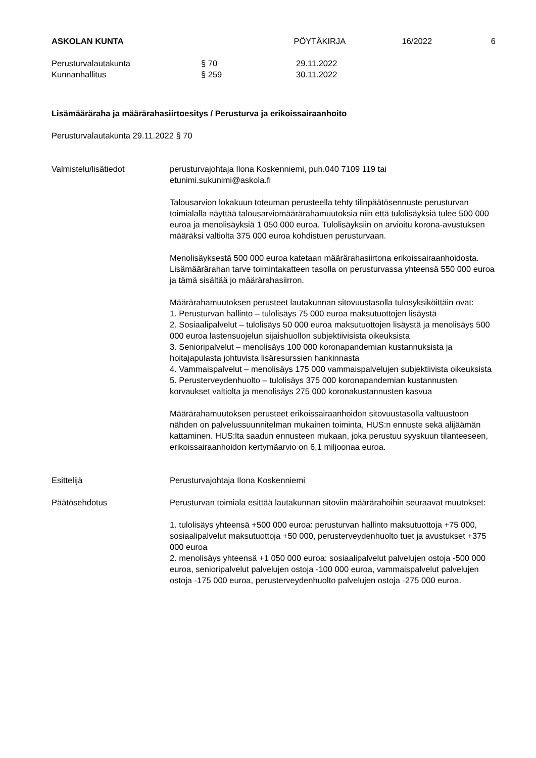ASKOLAN KUNTA PÖYTÄKIRJA 16/2022 6
Perusturvalautakunta § 70 29.11.2022
Kunnanhallitus § 259 30.11.2022
Lisämääräraha ja määrärahasiirtoesitys / Perusturva ja erikoissairaanhoito
Perusturvalautakunta 29.11.2022 § 70
Valmistelu/lisätiedot perusturvajohtaja Ilona Koskenniemi, puh.040 7109 119 tai
etunimi.sukunimi@askola.fi
Talousarvion lokakuun toteuman perusteella tehty tilinpäätösennuste perusturvan toimialalla näyttää talousarviomäärärahamuutoksia niin että tulolisäyksiä tulee 500 000 euroa ja menolisäyksiä 1 050 000 euroa. Tulolisäyksiin on arvioitu korona-avustuksen määräksi valtiolta 375 000 euroa kohdistuen perusturvaan.
Menolisäyksestä 500 000 euroa katetaan määrärahasiirtona erikoissairaanhoidosta. Lisämäärärahan tarve toimintakatteen tasolla on perusturvassa yhteensä 550 000 euroa ja tämä sisältää jo määrärahasiirron.
Määrärahamuutoksen perusteet lautakunnan sitovuustasolla tulosyksiköittäin ovat:
1. Perusturvan hallinto – tulolisäys 75 000 euroa maksutuottojen lisäystä
2. Sosiaalipalvelut – tulolisäys 50 000 euroa maksutuottojen lisäystä ja menolisäys 500 000 euroa lastensuojelun sijaishuollon subjektiivisista oikeuksista
3. Senioripalvelut – menolisäys 100 000 koronapandemian kustannuksista ja hoitajapulasta johtuvista lisäresurssien hankinnasta
4. Vammaispalvelut – menolisäys 175 000 vammaispalvelujen subjektiivista oikeuksista
5. Perusterveydenhuolto – tulolisäys 375 000 koronapandemian kustannusten korvaukset valtiolta ja menolisäys 275 000 koronakustannusten kasvua
Määrärahamuutoksen perusteet erikoissairaanhoidon sitovuustasolla valtuustoon nähden on palvelussuunnitelman mukainen toiminta, HUS:n ennuste sekä alijäämän kattaminen. HUS:lta saadun ennusteen mukaan, joka perustuu syyskuun tilanteeseen, erikoissairaanhoidon kertymäarvio on 6,1 miljoonaa euroa.
Esittelijä Perusturvajohtaja Ilona Koskenniemi
Päätösehdotus Perusturvan toimiala esittää lautakunnan sitoviin määrärahoihin seuraavat muutokset:
1. tulolisäys yhteensä +500 000 euroa: perusturvan hallinto maksutuottoja +75 000, sosiaalipalvelut maksutuottoja +50 000, perusterveydenhuolto tuet ja avustukset +375 000 euroa
2. menolisäys yhteensä +1 050 000 euroa: sosiaalipalvelut palvelujen ostoja -500 000 euroa, senioripalvelut palvelujen ostoja -100 000 euroa, vammaispalvelut palvelujen ostoja -175 000 euroa, perusterveydenhuolto palvelujen ostoja -275 000 euroa.